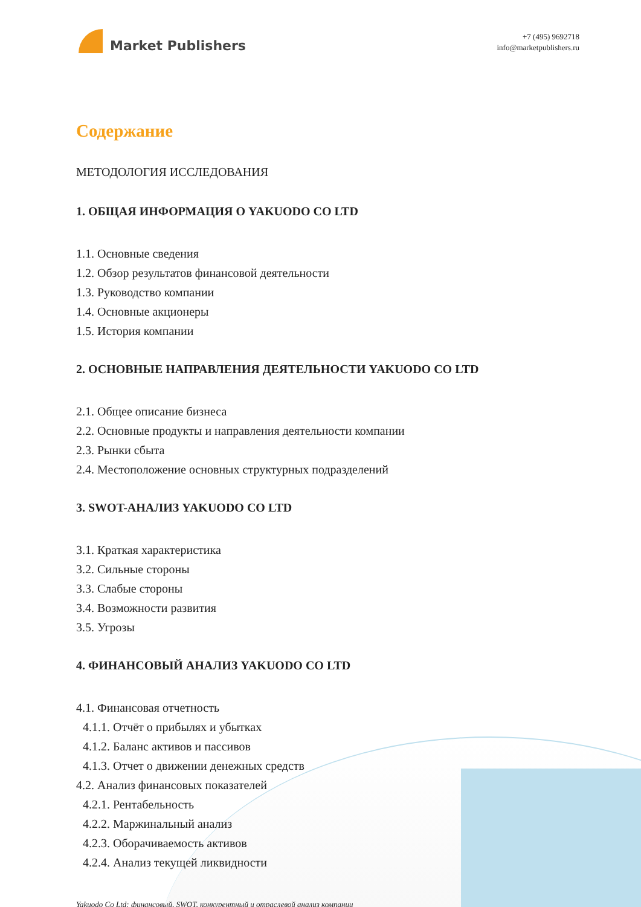Market Publishers
+7 (495) 9692718
info@marketpublishers.ru
Содержание
МЕТОДОЛОГИЯ ИССЛЕДОВАНИЯ
1. ОБЩАЯ ИНФОРМАЦИЯ О YAKUODO CO LTD
1.1. Основные сведения
1.2. Обзор результатов финансовой деятельности
1.3. Руководство компании
1.4. Основные акционеры
1.5. История компании
2. ОСНОВНЫЕ НАПРАВЛЕНИЯ ДЕЯТЕЛЬНОСТИ YAKUODO CO LTD
2.1. Общее описание бизнеса
2.2. Основные продукты и направления деятельности компании
2.3. Рынки сбыта
2.4. Местоположение основных структурных подразделений
3. SWOT-АНАЛИЗ YAKUODO CO LTD
3.1. Краткая характеристика
3.2. Сильные стороны
3.3. Слабые стороны
3.4. Возможности развития
3.5. Угрозы
4. ФИНАНСОВЫЙ АНАЛИЗ YAKUODO CO LTD
4.1. Финансовая отчетность
4.1.1. Отчёт о прибылях и убытках
4.1.2. Баланс активов и пассивов
4.1.3. Отчет о движении денежных средств
4.2. Анализ финансовых показателей
4.2.1. Рентабельность
4.2.2. Маржинальный анализ
4.2.3. Оборачиваемость активов
4.2.4. Анализ текущей ликвидности
Yakuodo Co Ltd: финансовый, SWOT, конкурентный и отраслевой анализ компании